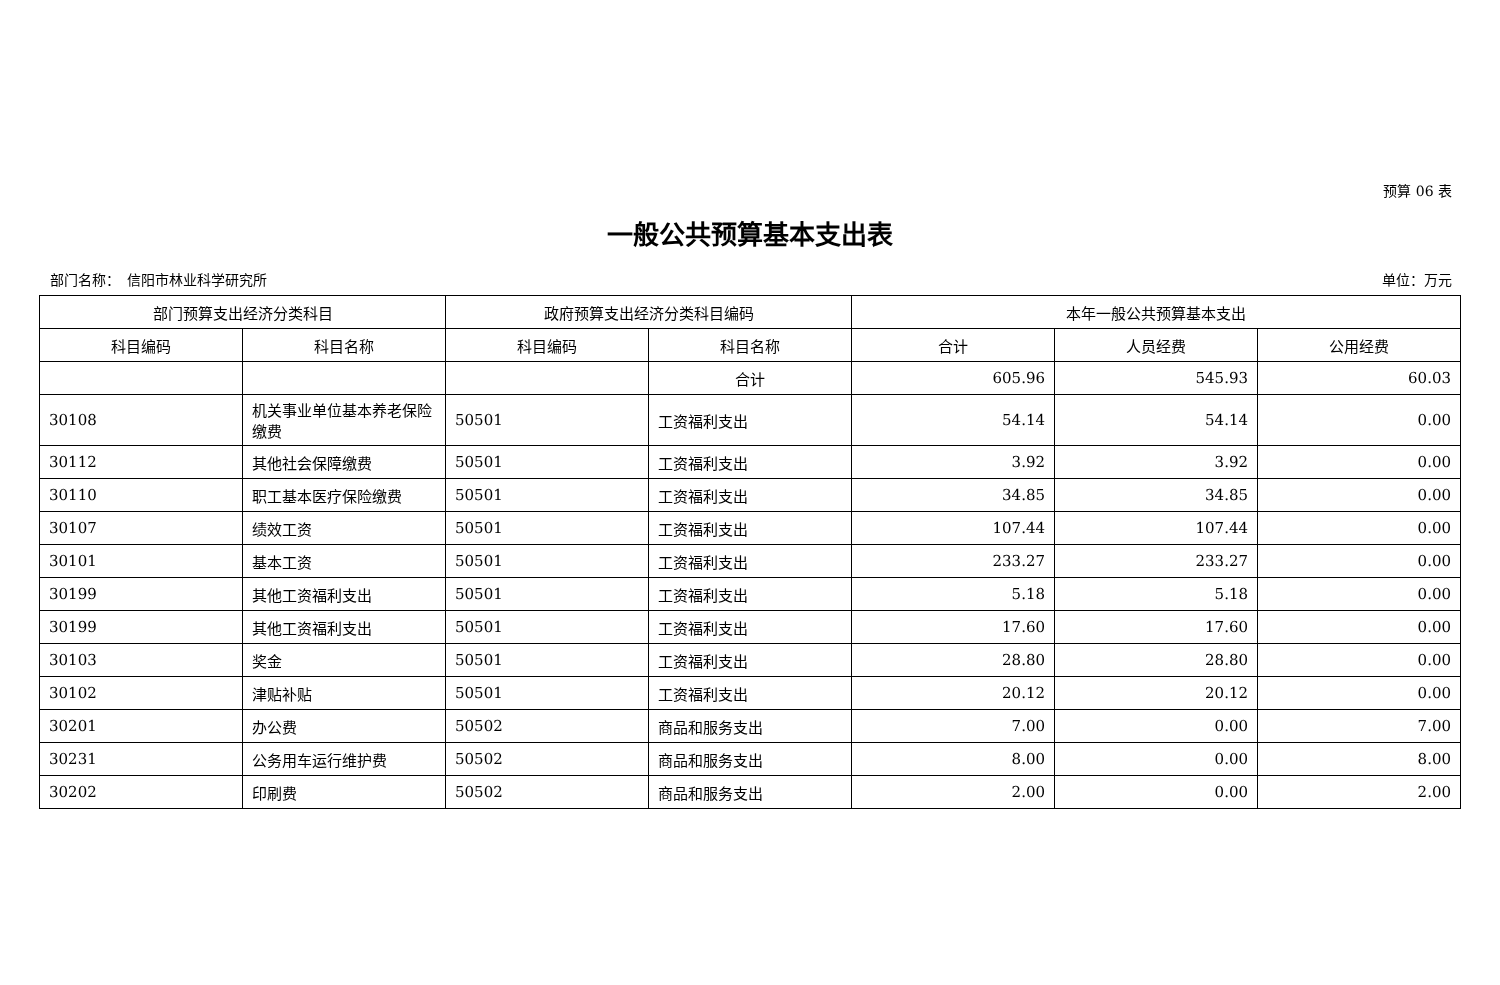预算 06 表
一般公共预算基本支出表
部门名称：　信阳市林业科学研究所 单位：万元
| 部门预算支出经济分类科目 | | 政府预算支出经济分类科目编码 | | 本年一般公共预算基本支出 | | |
| --- | --- | --- | --- | --- | --- | --- |
| 科目编码 | 科目名称 | 科目编码 | 科目名称 | 合计 | 人员经费 | 公用经费 |
| | | | 合计 | 605.96 | 545.93 | 60.03 |
| 30108 | 机关事业单位基本养老保险缴费 | 50501 | 工资福利支出 | 54.14 | 54.14 | 0.00 |
| 30112 | 其他社会保障缴费 | 50501 | 工资福利支出 | 3.92 | 3.92 | 0.00 |
| 30110 | 职工基本医疗保险缴费 | 50501 | 工资福利支出 | 34.85 | 34.85 | 0.00 |
| 30107 | 绩效工资 | 50501 | 工资福利支出 | 107.44 | 107.44 | 0.00 |
| 30101 | 基本工资 | 50501 | 工资福利支出 | 233.27 | 233.27 | 0.00 |
| 30199 | 其他工资福利支出 | 50501 | 工资福利支出 | 5.18 | 5.18 | 0.00 |
| 30199 | 其他工资福利支出 | 50501 | 工资福利支出 | 17.60 | 17.60 | 0.00 |
| 30103 | 奖金 | 50501 | 工资福利支出 | 28.80 | 28.80 | 0.00 |
| 30102 | 津贴补贴 | 50501 | 工资福利支出 | 20.12 | 20.12 | 0.00 |
| 30201 | 办公费 | 50502 | 商品和服务支出 | 7.00 | 0.00 | 7.00 |
| 30231 | 公务用车运行维护费 | 50502 | 商品和服务支出 | 8.00 | 0.00 | 8.00 |
| 30202 | 印刷费 | 50502 | 商品和服务支出 | 2.00 | 0.00 | 2.00 |